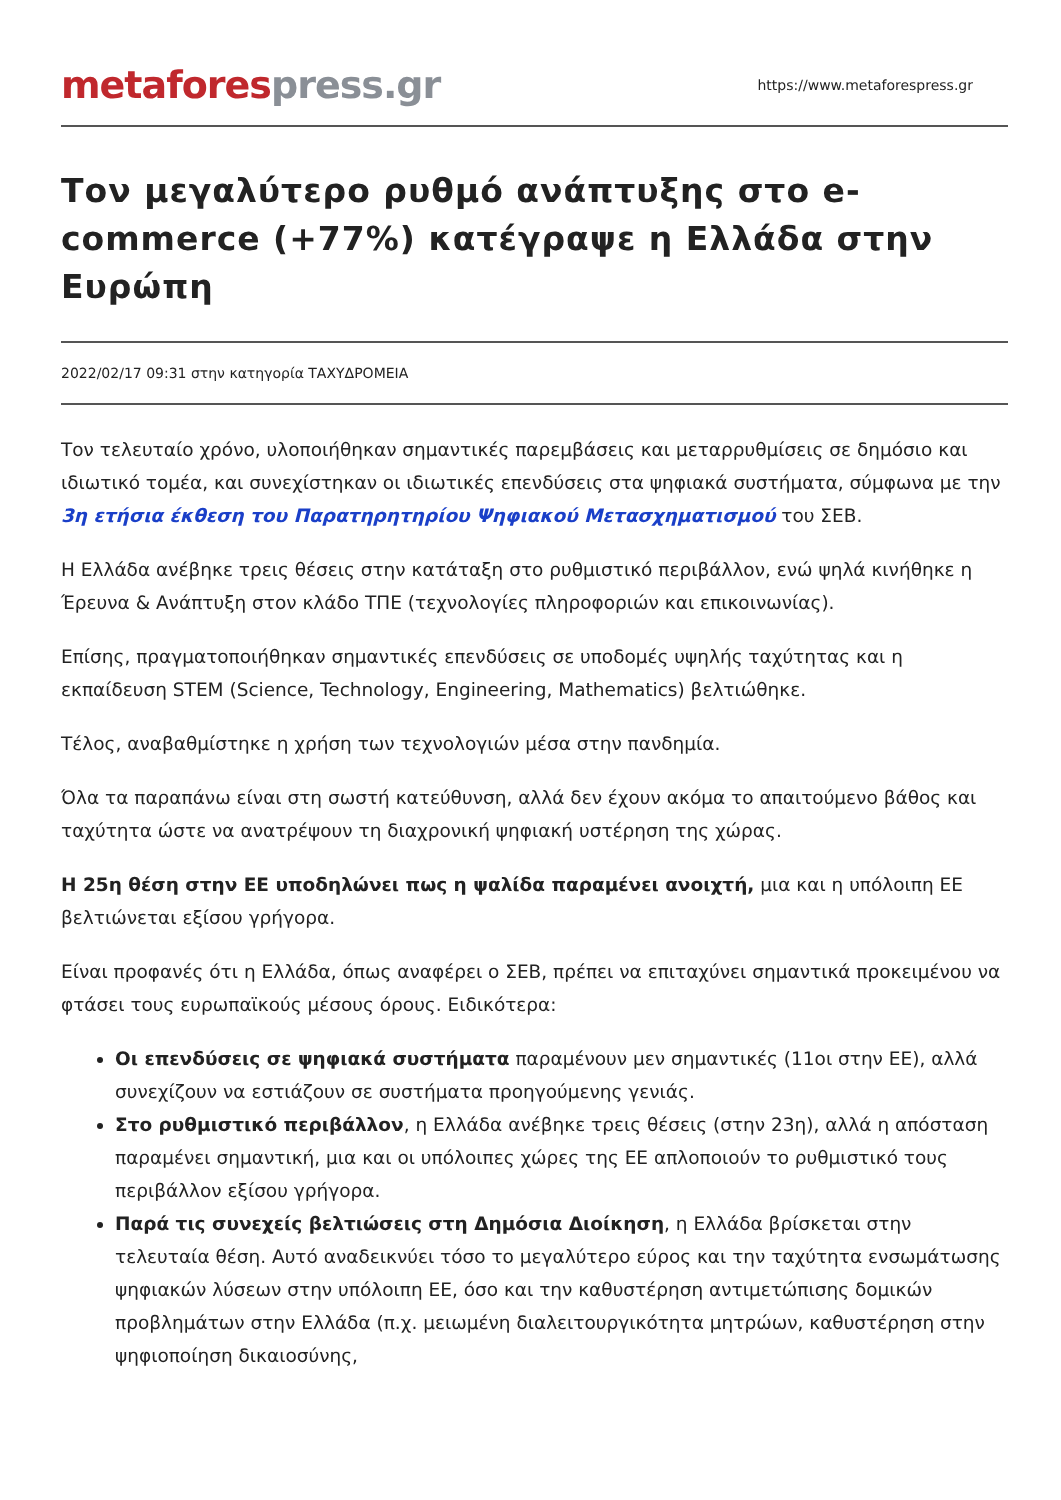metaforespress.gr
https://www.metaforespress.gr
Τον μεγαλύτερο ρυθμό ανάπτυξης στο e-commerce (+77%) κατέγραψε η Ελλάδα στην Ευρώπη
2022/02/17 09:31 στην κατηγορία ΤΑΧΥΔΡΟΜΕΙΑ
Τον τελευταίο χρόνο, υλοποιήθηκαν σημαντικές παρεμβάσεις και μεταρρυθμίσεις σε δημόσιο και ιδιωτικό τομέα, και συνεχίστηκαν οι ιδιωτικές επενδύσεις στα ψηφιακά συστήματα, σύμφωνα με την 3η ετήσια έκθεση του Παρατηρητηρίου Ψηφιακού Μετασχηματισμού του ΣΕΒ.
Η Ελλάδα ανέβηκε τρεις θέσεις στην κατάταξη στο ρυθμιστικό περιβάλλον, ενώ ψηλά κινήθηκε η Έρευνα & Ανάπτυξη στον κλάδο ΤΠΕ (τεχνολογίες πληροφοριών και επικοινωνίας).
Επίσης, πραγματοποιήθηκαν σημαντικές επενδύσεις σε υποδομές υψηλής ταχύτητας και η εκπαίδευση STEM (Science, Technology, Engineering, Mathematics) βελτιώθηκε.
Τέλος, αναβαθμίστηκε η χρήση των τεχνολογιών μέσα στην πανδημία.
Όλα τα παραπάνω είναι στη σωστή κατεύθυνση, αλλά δεν έχουν ακόμα το απαιτούμενο βάθος και ταχύτητα ώστε να ανατρέψουν τη διαχρονική ψηφιακή υστέρηση της χώρας.
Η 25η θέση στην ΕΕ υποδηλώνει πως η ψαλίδα παραμένει ανοιχτή, μια και η υπόλοιπη ΕΕ βελτιώνεται εξίσου γρήγορα.
Είναι προφανές ότι η Ελλάδα, όπως αναφέρει ο ΣΕΒ, πρέπει να επιταχύνει σημαντικά προκειμένου να φτάσει τους ευρωπαϊκούς μέσους όρους. Ειδικότερα:
Οι επενδύσεις σε ψηφιακά συστήματα παραμένουν μεν σημαντικές (11οι στην ΕΕ), αλλά συνεχίζουν να εστιάζουν σε συστήματα προηγούμενης γενιάς.
Στο ρυθμιστικό περιβάλλον, η Ελλάδα ανέβηκε τρεις θέσεις (στην 23η), αλλά η απόσταση παραμένει σημαντική, μια και οι υπόλοιπες χώρες της ΕΕ απλοποιούν το ρυθμιστικό τους περιβάλλον εξίσου γρήγορα.
Παρά τις συνεχείς βελτιώσεις στη Δημόσια Διοίκηση, η Ελλάδα βρίσκεται στην τελευταία θέση. Αυτό αναδεικνύει τόσο το μεγαλύτερο εύρος και την ταχύτητα ενσωμάτωσης ψηφιακών λύσεων στην υπόλοιπη ΕΕ, όσο και την καθυστέρηση αντιμετώπισης δομικών προβλημάτων στην Ελλάδα (π.χ. μειωμένη διαλειτουργικότητα μητρώων, καθυστέρηση στην ψηφιοποίηση δικαιοσύνης,